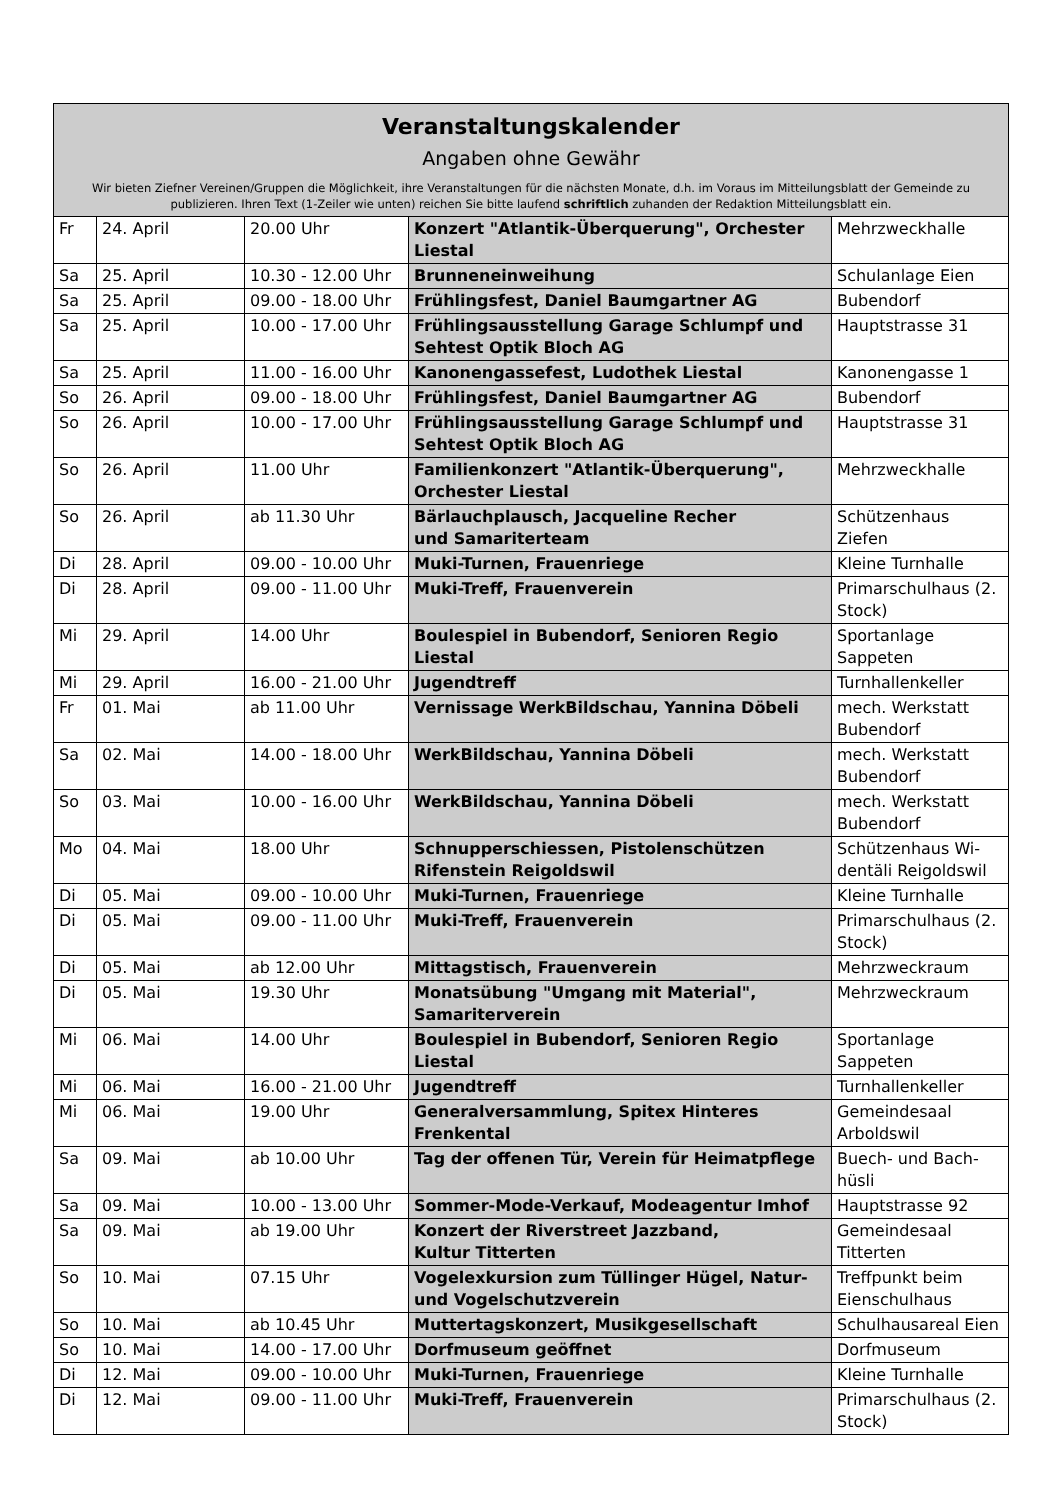| Veranstaltungskalender Angaben ohne Gewähr Wir bieten Ziefner Vereinen/Gruppen die Möglichkeit, ihre Veranstaltungen für die nächsten Monate, d.h. im Voraus im Mitteilungsblatt der Gemeinde zu publizieren. Ihren Text (1-Zeiler wie unten) reichen Sie bitte laufend schriftlich zuhanden der Redaktion Mitteilungsblatt ein. | | | | |
| --- | --- | --- | --- | --- |
| Fr | 24. April | 20.00 Uhr | Konzert "Atlantik-Überquerung", Orchester Liestal | Mehrzweckhalle |
| Sa | 25. April | 10.30 - 12.00 Uhr | Brunneneinweihung | Schulanlage Eien |
| Sa | 25. April | 09.00 - 18.00 Uhr | Frühlingsfest, Daniel Baumgartner AG | Bubendorf |
| Sa | 25. April | 10.00 - 17.00 Uhr | Frühlingsausstellung Garage Schlumpf und Sehtest Optik Bloch AG | Hauptstrasse 31 |
| Sa | 25. April | 11.00 - 16.00 Uhr | Kanonengassefest, Ludothek Liestal | Kanonengasse 1 |
| So | 26. April | 09.00 - 18.00 Uhr | Frühlingsfest, Daniel Baumgartner AG | Bubendorf |
| So | 26. April | 10.00 - 17.00 Uhr | Frühlingsausstellung Garage Schlumpf und Sehtest Optik Bloch AG | Hauptstrasse 31 |
| So | 26. April | 11.00 Uhr | Familienkonzert "Atlantik-Überquerung", Orchester Liestal | Mehrzweckhalle |
| So | 26. April | ab 11.30 Uhr | Bärlauchplausch, Jacqueline Recher und Samariterteam | Schützenhaus Ziefen |
| Di | 28. April | 09.00 - 10.00 Uhr | Muki-Turnen, Frauenriege | Kleine Turnhalle |
| Di | 28. April | 09.00 - 11.00 Uhr | Muki-Treff, Frauenverein | Primarschulhaus (2. Stock) |
| Mi | 29. April | 14.00 Uhr | Boulespiel in Bubendorf, Senioren Regio Liestal | Sportanlage Sappeten |
| Mi | 29. April | 16.00 - 21.00 Uhr | Jugendtreff | Turnhallenkeller |
| Fr | 01. Mai | ab 11.00 Uhr | Vernissage WerkBildschau, Yannina Döbeli | mech. Werkstatt Bubendorf |
| Sa | 02. Mai | 14.00 - 18.00 Uhr | WerkBildschau, Yannina Döbeli | mech. Werkstatt Bubendorf |
| So | 03. Mai | 10.00 - 16.00 Uhr | WerkBildschau, Yannina Döbeli | mech. Werkstatt Bubendorf |
| Mo | 04. Mai | 18.00 Uhr | Schnupperschiessen, Pistolenschützen Rifenstein Reigoldswil | Schützenhaus Wi-dentäli Reigoldswil |
| Di | 05. Mai | 09.00 - 10.00 Uhr | Muki-Turnen, Frauenriege | Kleine Turnhalle |
| Di | 05. Mai | 09.00 - 11.00 Uhr | Muki-Treff, Frauenverein | Primarschulhaus (2. Stock) |
| Di | 05. Mai | ab 12.00 Uhr | Mittagstisch, Frauenverein | Mehrzweckraum |
| Di | 05. Mai | 19.30 Uhr | Monatsübung "Umgang mit Material", Samariterverein | Mehrzweckraum |
| Mi | 06. Mai | 14.00 Uhr | Boulespiel in Bubendorf, Senioren Regio Liestal | Sportanlage Sappeten |
| Mi | 06. Mai | 16.00 - 21.00 Uhr | Jugendtreff | Turnhallenkeller |
| Mi | 06. Mai | 19.00 Uhr | Generalversammlung, Spitex Hinteres Frenkental | Gemeindesaal Arboldswil |
| Sa | 09. Mai | ab 10.00 Uhr | Tag der offenen Tür, Verein für Heimatpflege | Buech- und Bach-hüsli |
| Sa | 09. Mai | 10.00 - 13.00 Uhr | Sommer-Mode-Verkauf, Modeagentur Imhof | Hauptstrasse 92 |
| Sa | 09. Mai | ab 19.00 Uhr | Konzert der Riverstreet Jazzband, Kultur Titterten | Gemeindesaal Titterten |
| So | 10. Mai | 07.15 Uhr | Vogelexkursion zum Tüllinger Hügel, Natur- und Vogelschutzverein | Treffpunkt beim Eienschulhaus |
| So | 10. Mai | ab 10.45 Uhr | Muttertagskonzert, Musikgesellschaft | Schulhausareal Eien |
| So | 10. Mai | 14.00 - 17.00 Uhr | Dorfmuseum geöffnet | Dorfmuseum |
| Di | 12. Mai | 09.00 - 10.00 Uhr | Muki-Turnen, Frauenriege | Kleine Turnhalle |
| Di | 12. Mai | 09.00 - 11.00 Uhr | Muki-Treff, Frauenverein | Primarschulhaus (2. Stock) |